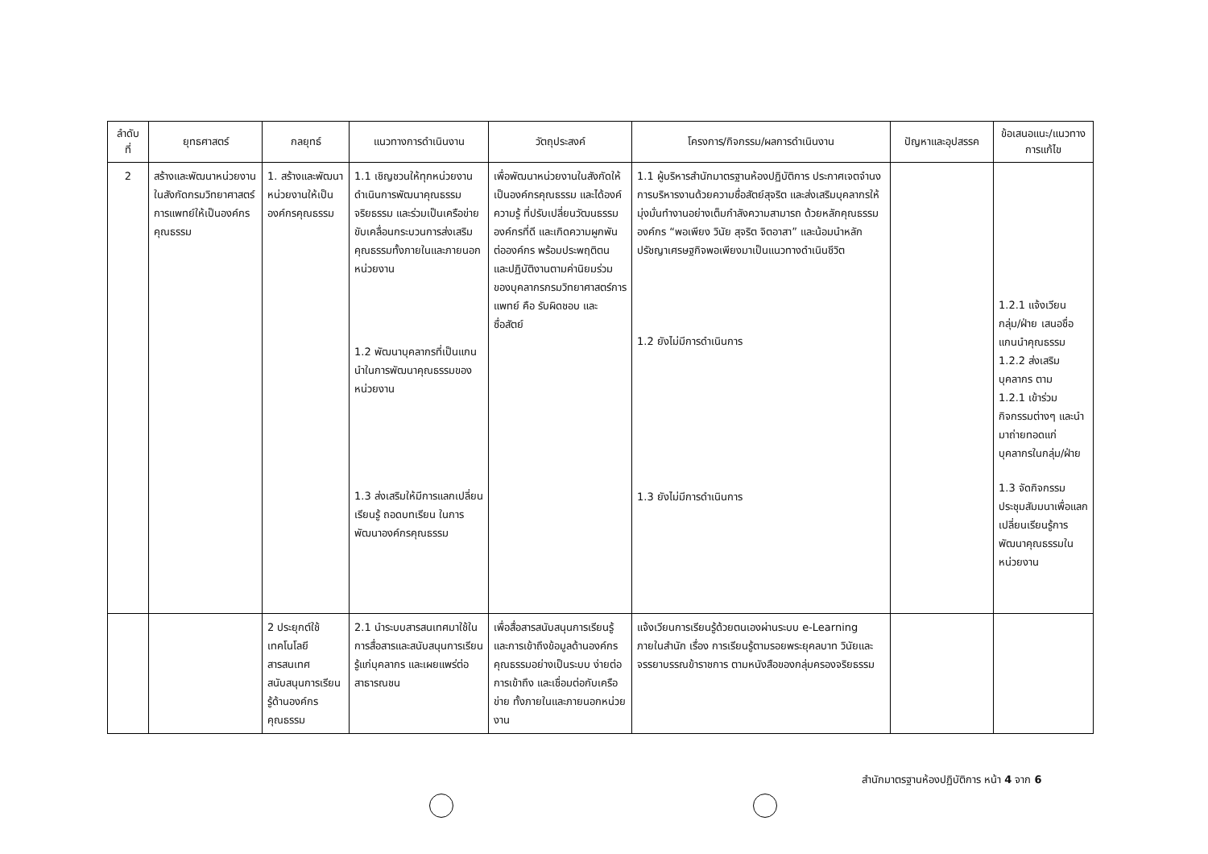| ลำดับ ที่ | ยุทธศาสตร์ | กลยุทธ์ | แนวทางการดำเนินงาน | วัตถุประสงค์ | โครงการ/กิจกรรม/ผลการดำเนินงาน | ปัญหาและอุปสรรค | ข้อเสนอแนะ/แนวทางการแก้ไข |
| --- | --- | --- | --- | --- | --- | --- | --- |
| 2 | สร้างและพัฒนาหน่วยงานในสังกัดกรมวิทยาศาสตร์การแพทย์ให้เป็นองค์กรคุณธรรม | 1. สร้างและพัฒนาหน่วยงานให้เป็นองค์กรคุณธรรม | 1.1 เชิญชวนให้ทุกหน่วยงานดำเนินการพัฒนาคุณธรรม จริยธรรม และร่วมเป็นเครือข่ายขับเคลื่อนกระบวนการส่งเสริมคุณธรรมทั้งภายในและภายนอกหน่วยงาน 1.2 พัฒนาบุคลากรที่เป็นแกนนำในการพัฒนาคุณธรรมของหน่วยงาน 1.3 ส่งเสริมให้มีการแลกเปลี่ยนเรียนรู้ ถอดบทเรียน ในการพัฒนาองค์กรคุณธรรม | เพื่อพัฒนาหน่วยงานในสังกัดให้เป็นองค์กรคุณธรรม และได้องค์ความรู้ ที่ปรับเปลี่ยนวัฒนธรรมองค์กรที่ดี และเกิดความผูกพันต่อองค์กร พร้อมประพฤติตน และปฏิบัติงานตามค่านิยมร่วมของบุคลากรกรมวิทยาศาสตร์การแพทย์ คือ รับผิดชอบ และ ซื่อสัตย์ | 1.1 ผู้บริหารสำนักมาตรฐานห้องปฏิบัติการ ประกาศเจตจำนงการบริหารงานด้วยความซื่อสัตย์สุจริต และส่งเสริมบุคลากรให้มุ่งมั่นทำงานอย่างเต็มกำลังความสามารถ ด้วยหลักคุณธรรมองค์กร “พอเพียง วินัย สุจริต จิตอาสา” และน้อมนำหลักปรัชญาเศรษฐกิจพอเพียงมาเป็นแนวทางดำเนินชีวิต 1.2 ยังไม่มีการดำเนินการ 1.3 ยังไม่มีการดำเนินการ | | 1.2.1 แจ้งเวียนกลุ่ม/ฝ่าย เสนอชื่อแกนนำคุณธรรม 1.2.2 ส่งเสริมบุคลากร ตาม 1.2.1 เข้าร่วมกิจกรรมต่างๆ และนำมาถ่ายทอดแก่บุคลากรในกลุ่ม/ฝ่าย 1.3 จัดกิจกรรมประชุมสัมมนาเพื่อแลกเปลี่ยนเรียนรู้การพัฒนาคุณธรรมในหน่วยงาน |
| | | 2 ประยุกต์ใช้เทคโนโลยีสารสนเทศสนับสนุนการเรียนรู้ด้านองค์กรคุณธรรม | 2.1 นำระบบสารสนเทศมาใช้ในการสื่อสารและสนับสนุนการเรียนรู้แก่บุคลากร และเผยแพร่ต่อสาธารณชน | เพื่อสื่อสารสนับสนุนการเรียนรู้และการเข้าถึงข้อมูลด้านองค์กรคุณธรรมอย่างเป็นระบบ ง่ายต่อการเข้าถึง และเชื่อมต่อกับเครือข่าย ทั้งภายในและภายนอกหน่วยงาน | แจ้งเวียนการเรียนรู้ด้วยตนเองผ่านระบบ e-Learning ภายในสำนัก เรื่อง การเรียนรู้ตามรอยพระยุคลบาท วินัยและจรรยาบรรณข้าราชการ ตามหนังสือของกลุ่มครองจริยธรรม | | |
สำนักมาตรฐานห้องปฏิบัติการ หน้า 4 จาก 6